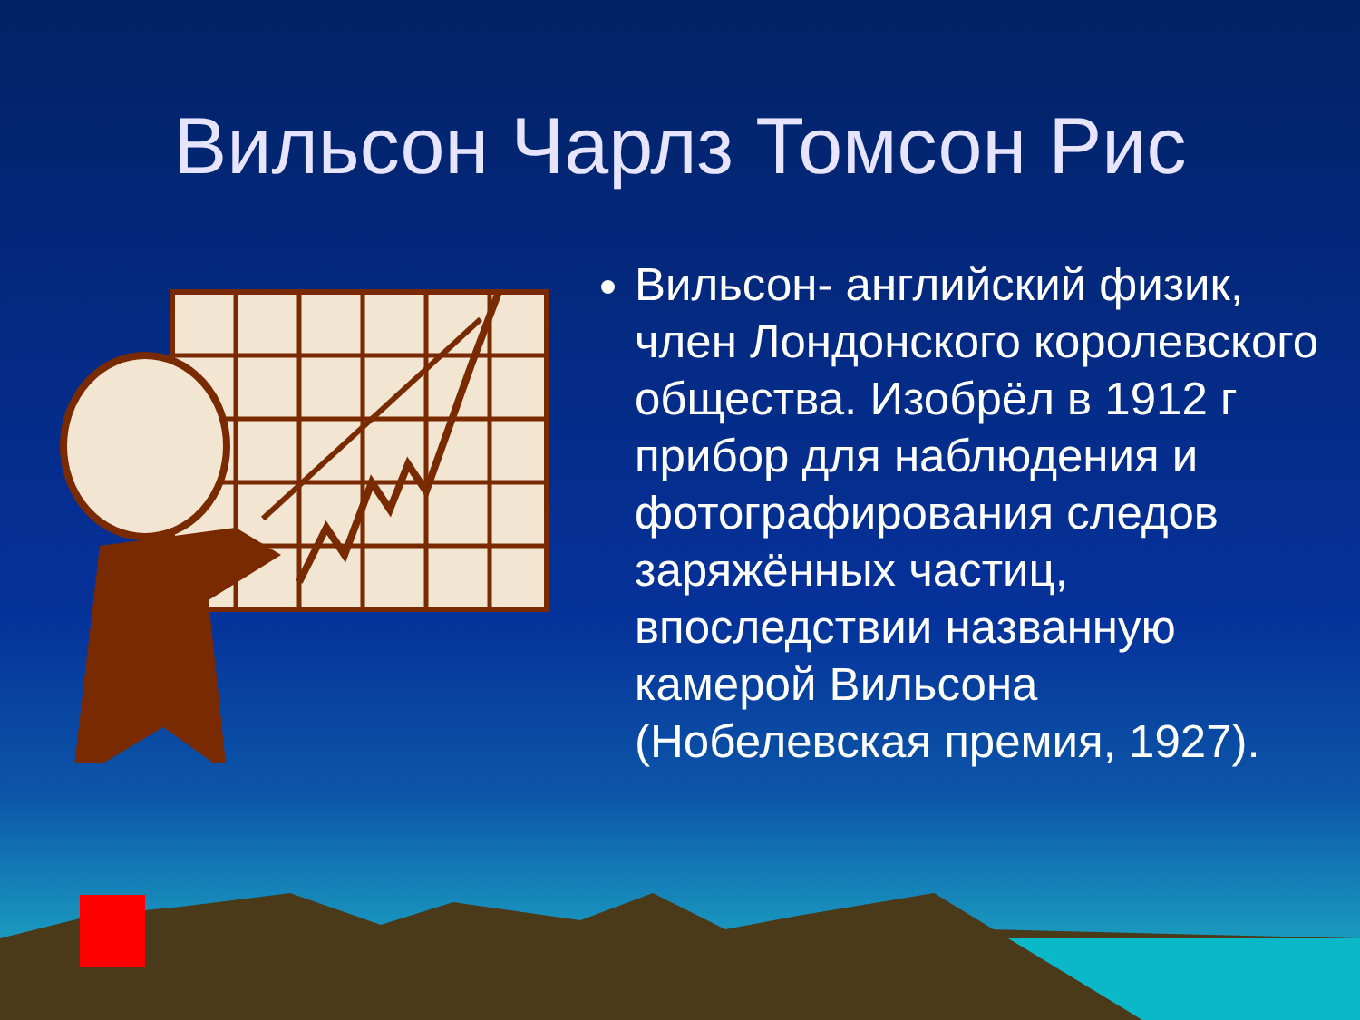Вильсон Чарлз Томсон Рис
Вильсон- английский физик, член Лондонского королевского общества. Изобрёл в 1912 г прибор для наблюдения и фотографирования следов заряжённых частиц, впоследствии названную камерой Вильсона (Нобелевская премия, 1927).